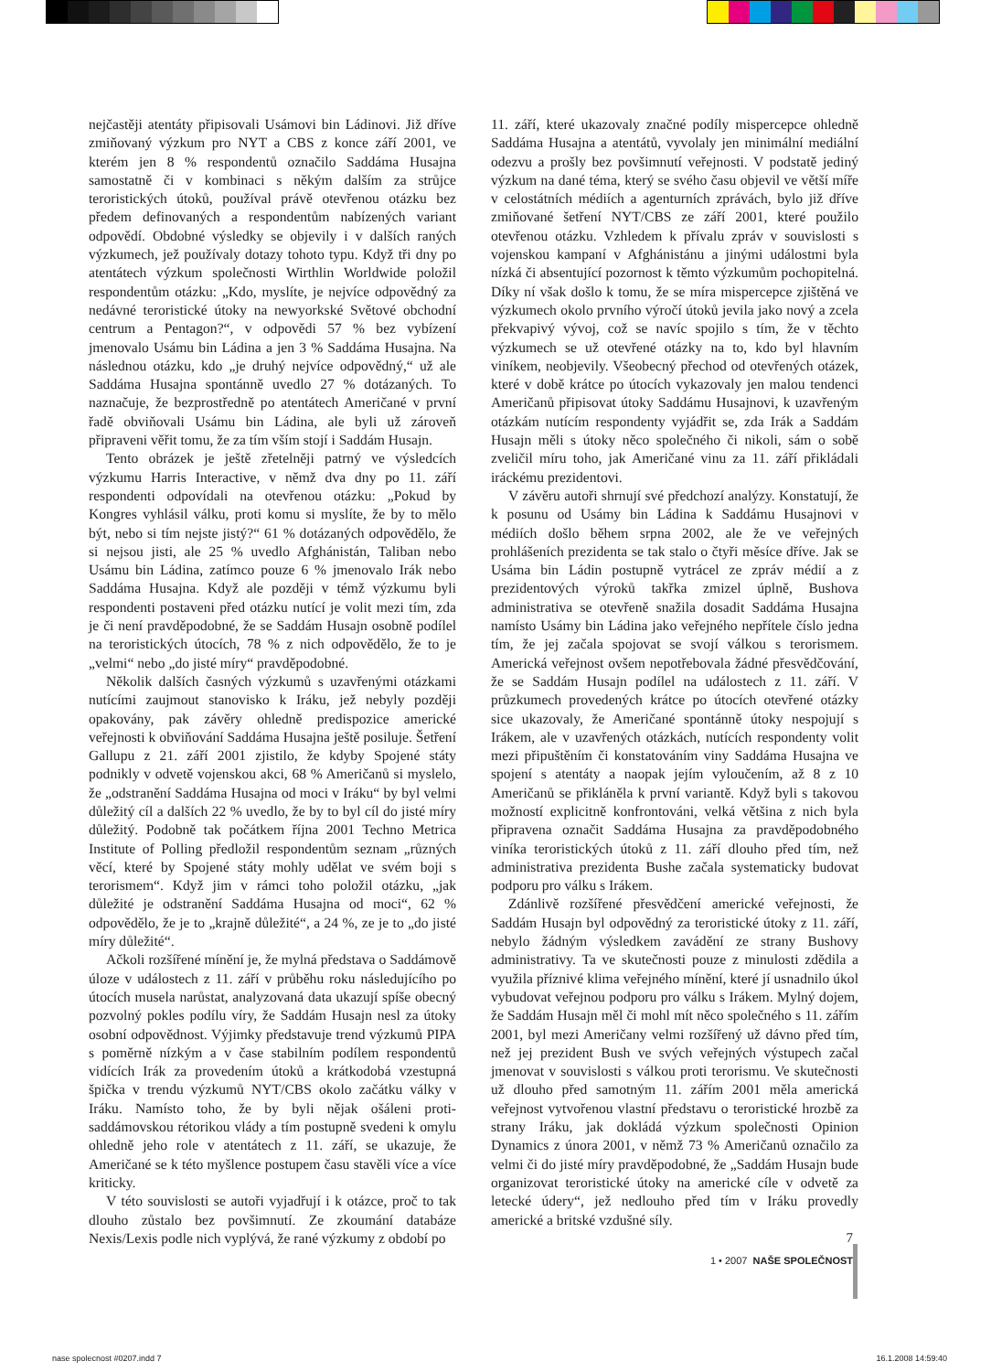nejčastěji atentáty připisovali Usámovi bin Ládinovi. Již dříve zmiňovaný výzkum pro NYT a CBS z konce září 2001, ve kterém jen 8 % respondentů označilo Saddáma Husajna samostatně či v kombinaci s někým dalším za strůjce teroristických útoků, používal právě otevřenou otázku bez předem definovaných a respondentům nabízených variant odpovědí. Obdobné výsledky se objevily i v dalších raných výzkumech, jež používaly dotazy tohoto typu. Když tři dny po atentátech výzkum společnosti Wirthlin Worldwide položil respondentům otázku: „Kdo, myslíte, je nejvíce odpovědný za nedávné teroristické útoky na newyorkské Světové obchodní centrum a Pentagon?“, v odpovědi 57 % bez vybízení jmenovalo Usámu bin Ládina a jen 3 % Saddáma Husajna. Na následnou otázku, kdo „je druhý nejvíce odpovědný,“ už ale Saddáma Husajna spontánně uvedlo 27 % dotázaných. To naznačuje, že bezprostředně po atentátech Američané v první řadě obviňovali Usámu bin Ládina, ale byli už zároveň připraveni věřit tomu, že za tím vším stojí i Saddám Husajn.
Tento obrázek je ještě zřetelněji patrný ve výsledcích výzkumu Harris Interactive, v němž dva dny po 11. září respondenti odpovídali na otevřenou otázku: „Pokud by Kongres vyhlásil válku, proti komu si myslíte, že by to mělo být, nebo si tím nejste jistý?“ 61 % dotázaných odpovědělo, že si nejsou jisti, ale 25 % uvedlo Afghánistán, Taliban nebo Usámu bin Ládina, zatímco pouze 6 % jmenovalo Irák nebo Saddáma Husajna. Když ale později v témž výzkumu byli respondenti postaveni před otázku nutící je volit mezi tím, zda je či není pravděpodobné, že se Saddám Husajn osobně podílel na teroristických útocích, 78 % z nich odpovědělo, že to je „velmi“ nebo „do jisté míry“ pravděpodobné.
Několik dalších časných výzkumů s uzavřenými otázkami nutícími zaujmout stanovisko k Iráku, jež nebyly později opakovány, pak závěry ohledně predispozice americké veřejnosti k obviňování Saddáma Husajna ještě posiluje. Šetření Gallupu z 21. září 2001 zjistilo, že kdyby Spojené státy podnikly v odvetě vojenskou akci, 68 % Američanů si myslelo, že „odstranění Saddáma Husajna od moci v Iráku“ by byl velmi důležitý cíl a dalších 22 % uvedlo, že by to byl cíl do jisté míry důležitý. Podobně tak počátkem října 2001 Techno Metrica Institute of Polling předložil respondentům seznam „různých věcí, které by Spojené státy mohly udělat ve svém boji s terorismem“. Když jim v rámci toho položil otázku, „jak důležité je odstranění Saddáma Husajna od moci“, 62 % odpovědělo, že je to „krajně důležité“, a 24 %, ze je to „do jisté míry důležité“.
Ačkoli rozšířené mínění je, že mylná představa o Saddámově úloze v událostech z 11. září v průběhu roku následujícího po útocích musela narůstat, analyzovaná data ukazují spíše obecný pozvolný pokles podílu víry, že Saddám Husajn nesl za útoky osobní odpovědnost. Výjimky představuje trend výzkumů PIPA s poměrně nízkým a v čase stabilním podílem respondentů vidících Irák za provedením útoků a krátkodobá vzestupná špička v trendu výzkumů NYT/CBS okolo začátku války v Iráku. Namísto toho, že by byli nějak ošáleni proti-saddámovskou rétorikou vlády a tím postupně svedeni k omylu ohledně jeho role v atentátech z 11. září, se ukazuje, že Američané se k této myšlence postupem času stavěli více a více kriticky.
V této souvislosti se autoři vyjadřují i k otázce, proč to tak dlouho zůstalo bez povšimnutí. Ze zkoumání databáze Nexis/Lexis podle nich vyplývá, že rané výzkumy z období po
11. září, které ukazovaly značné podíly mispercepce ohledně Saddáma Husajna a atentátů, vyvolaly jen minimální mediální odezvu a prošly bez povšimnutí veřejnosti. V podstatě jediný výzkum na dané téma, který se svého času objevil ve větší míře v celostátních médiích a agenturních zprávách, bylo již dříve zmiňované šetření NYT/CBS ze září 2001, které použilo otevřenou otázku. Vzhledem k přívalu zpráv v souvislosti s vojenskou kampaní v Afghánistánu a jinými událostmi byla nízká či absentující pozornost k těmto výzkumům pochopitelná. Díky ní však došlo k tomu, že se míra mispercepce zjištěná ve výzkumech okolo prvního výročí útoků jevila jako nový a zcela překvapivý vývoj, což se navíc spojilo s tím, že v těchto výzkumech se už otevřené otázky na to, kdo byl hlavním viníkem, neobjevily. Všeobecný přechod od otevřených otázek, které v době krátce po útocích vykazovaly jen malou tendenci Američanů připisovat útoky Saddámu Husajnovi, k uzavřeným otázkám nutícím respondenty vyjádřit se, zda Irák a Saddám Husajn měli s útoky něco společného či nikoli, sám o sobě zveličil míru toho, jak Američané vinu za 11. září přikládali iráckému prezidentovi.
V závěru autoři shrnují své předchozí analýzy. Konstatují, že k posunu od Usámy bin Ládina k Saddámu Husajnovi v médiích došlo během srpna 2002, ale že ve veřejných prohlášeních prezidenta se tak stalo o čtyři měsíce dříve. Jak se Usáma bin Ládin postupně vytrácel ze zpráv médií a z prezidentových výroků takřka zmizel úplně, Bushova administrativa se otevřeně snažila dosadit Saddáma Husajna namísto Usámy bin Ládina jako veřejného nepřítele číslo jedna tím, že jej začala spojovat se svojí válkou s terorismem. Americká veřejnost ovšem nepotřebovala žádné přesvědčování, že se Saddám Husajn podílel na událostech z 11. září. V průzkumech provedených krátce po útocích otevřené otázky sice ukazovaly, že Američané spontánně útoky nespojují s Irákem, ale v uzavřených otázkách, nutících respondenty volit mezi připuštěním či konstatováním viny Saddáma Husajna ve spojení s atentáty a naopak jejím vyloučením, až 8 z 10 Američanů se přikláněla k první variantě. Když byli s takovou možností explicitně konfrontováni, velká většina z nich byla připravena označit Saddáma Husajna za pravděpodobného viníka teroristických útoků z 11. září dlouho před tím, než administrativa prezidenta Bushe začala systematicky budovat podporu pro válku s Irákem.
Zdánlivě rozšířené přesvědčení americké veřejnosti, že Saddám Husajn byl odpovědný za teroristické útoky z 11. září, nebylo žádným výsledkem zavádění ze strany Bushovy administrativy. Ta ve skutečnosti pouze z minulosti zdědila a využila příznivé klima veřejného mínění, které jí usnadnilo úkol vybudovat veřejnou podporu pro válku s Irákem. Mylný dojem, že Saddám Husajn měl či mohl mít něco společného s 11. zářím 2001, byl mezi Američany velmi rozšířený už dávno před tím, než jej prezident Bush ve svých veřejných výstupech začal jmenovat v souvislosti s válkou proti terorismu. Ve skutečnosti už dlouho před samotným 11. zářím 2001 měla americká veřejnost vytvořenou vlastní představu o teroristické hrozbě za strany Iráku, jak dokládá výzkum společnosti Opinion Dynamics z února 2001, v němž 73 % Američanů označilo za velmi či do jisté míry pravděpodobné, že „Saddám Husajn bude organizovat teroristické útoky na americké cíle v odvetě za letecké údery“, jež nedlouho před tím v Iráku provedly americké a britské vzdušné síly.
7
1 • 2007 NAŠE SPOLEČNOST
nase spolecnost #0207.indd 7 16.1.2008 14:59:40